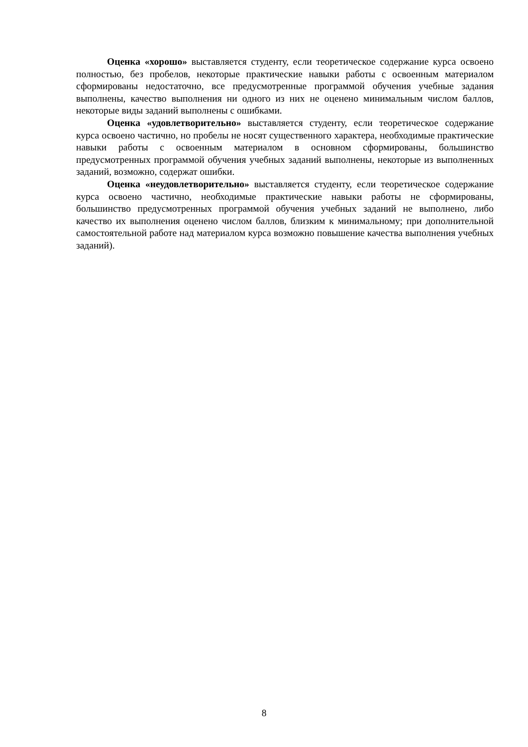Оценка «хорошо» выставляется студенту, если теоретическое содержание курса освоено полностью, без пробелов, некоторые практические навыки работы с освоенным материалом сформированы недостаточно, все предусмотренные программой обучения учебные задания выполнены, качество выполнения ни одного из них не оценено минимальным числом баллов, некоторые виды заданий выполнены с ошибками.
Оценка «удовлетворительно» выставляется студенту, если теоретическое содержание курса освоено частично, но пробелы не носят существенного характера, необходимые практические навыки работы с освоенным материалом в основном сформированы, большинство предусмотренных программой обучения учебных заданий выполнены, некоторые из выполненных заданий, возможно, содержат ошибки.
Оценка «неудовлетворительно» выставляется студенту, если теоретическое содержание курса освоено частично, необходимые практические навыки работы не сформированы, большинство предусмотренных программой обучения учебных заданий не выполнено, либо качество их выполнения оценено числом баллов, близким к минимальному; при дополнительной самостоятельной работе над материалом курса возможно повышение качества выполнения учебных заданий).
8